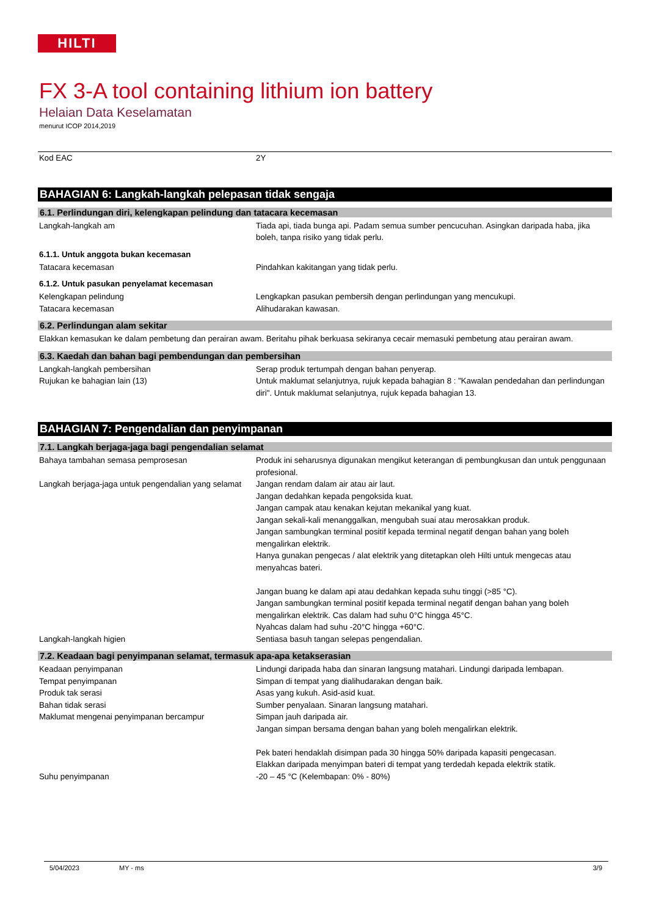HILTI
FX 3-A tool containing lithium ion battery
Helaian Data Keselamatan
menurut ICOP 2014,2019
Kod EAC 2Y
BAHAGIAN 6: Langkah-langkah pelepasan tidak sengaja
6.1. Perlindungan diri, kelengkapan pelindung dan tatacara kecemasan
Langkah-langkah am Tiada api, tiada bunga api. Padam semua sumber pencucuhan. Asingkan daripada haba, jika boleh, tanpa risiko yang tidak perlu.
6.1.1. Untuk anggota bukan kecemasan
Tatacara kecemasan Pindahkan kakitangan yang tidak perlu.
6.1.2. Untuk pasukan penyelamat kecemasan
Kelengkapan pelindung Lengkapkan pasukan pembersih dengan perlindungan yang mencukupi.
Tatacara kecemasan Alihudarakan kawasan.
6.2. Perlindungan alam sekitar
Elakkan kemasukan ke dalam pembetung dan perairan awam. Beritahu pihak berkuasa sekiranya cecair memasuki pembetung atau perairan awam.
6.3. Kaedah dan bahan bagi pembendungan dan pembersihan
Langkah-langkah pembersihan Serap produk tertumpah dengan bahan penyerap.
Rujukan ke bahagian lain (13) Untuk maklumat selanjutnya, rujuk kepada bahagian 8 : "Kawalan pendedahan dan perlindungan diri". Untuk maklumat selanjutnya, rujuk kepada bahagian 13.
BAHAGIAN 7: Pengendalian dan penyimpanan
7.1. Langkah berjaga-jaga bagi pengendalian selamat
Bahaya tambahan semasa pemprosesan Produk ini seharusnya digunakan mengikut keterangan di pembungkusan dan untuk penggunaan profesional.
Langkah berjaga-jaga untuk pengendalian yang selamat
Jangan rendam dalam air atau air laut.
Jangan dedahkan kepada pengoksida kuat.
Jangan campak atau kenakan kejutan mekanikal yang kuat.
Jangan sekali-kali menanggalkan, mengubah suai atau merosakkan produk.
Jangan sambungkan terminal positif kepada terminal negatif dengan bahan yang boleh mengalirkan elektrik.
Hanya gunakan pengecas / alat elektrik yang ditetapkan oleh Hilti untuk mengecas atau menyahcas bateri.
Jangan buang ke dalam api atau dedahkan kepada suhu tinggi (>85 °C).
Jangan sambungkan terminal positif kepada terminal negatif dengan bahan yang boleh mengalirkan elektrik. Cas dalam had suhu 0°C hingga 45°C.
Nyahcas dalam had suhu -20°C hingga +60°C.
Langkah-langkah higien Sentiasa basuh tangan selepas pengendalian.
7.2. Keadaan bagi penyimpanan selamat, termasuk apa-apa ketakserasian
Keadaan penyimpanan Lindungi daripada haba dan sinaran langsung matahari. Lindungi daripada lembapan.
Tempat penyimpanan Simpan di tempat yang dialihudarakan dengan baik.
Produk tak serasi Asas yang kukuh. Asid-asid kuat.
Bahan tidak serasi Sumber penyalaan. Sinaran langsung matahari.
Maklumat mengenai penyimpanan bercampur Simpan jauh daripada air.
Jangan simpan bersama dengan bahan yang boleh mengalirkan elektrik.
Pek bateri hendaklah disimpan pada 30 hingga 50% daripada kapasiti pengecasan.
Elakkan daripada menyimpan bateri di tempat yang terdedah kepada elektrik statik.
Suhu penyimpanan -20 – 45 °C (Kelembapan: 0% - 80%)
5/04/2023 MY - ms 3/9